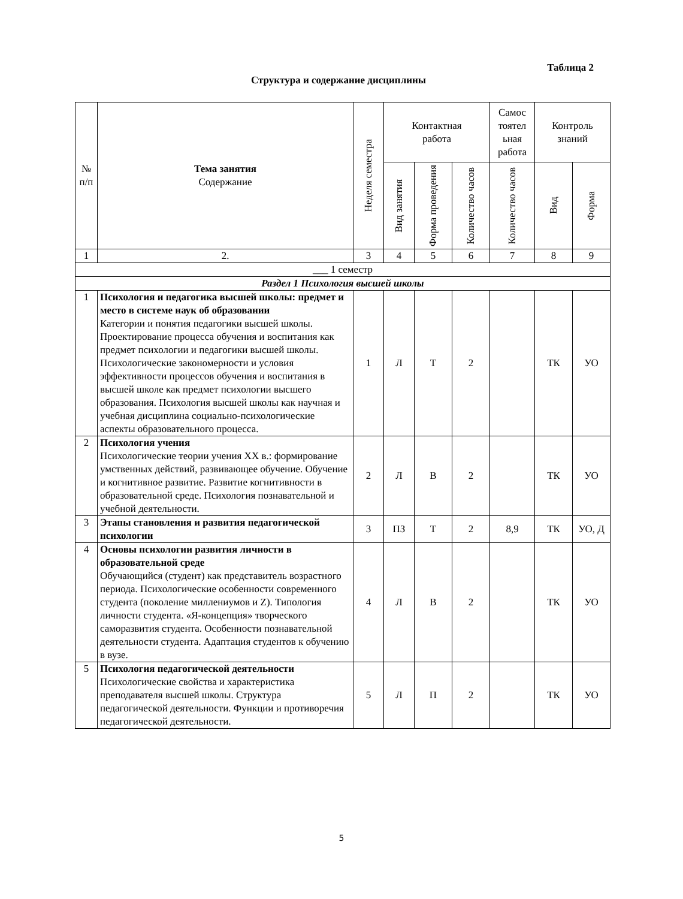Таблица 2
Структура и содержание дисциплины
| № п/п | Тема занятия Содержание | Неделя семестра | Контактная работа | | | Самос тоятел ьная работа | Контроль знаний | |
| --- | --- | --- | --- | --- | --- | --- | --- | --- |
| | | | Вид занятия | Форма проведения | Количество часов | Количество часов | Вид | Форма |
| 1 | 2. | 3 | 4 | 5 | 6 | 7 | 8 | 9 |
| ___ 1 семестр | | | | | | | | |
| Раздел 1 Психология высшей школы | | | | | | | | |
| 1 | Психология и педагогика высшей школы: предмет и место в системе наук об образовании Категории и понятия педагогики высшей школы. Проектирование процесса обучения и воспитания как предмет психологии и педагогики высшей школы. Психологические закономерности и условия эффективности процессов обучения и воспитания в высшей школе как предмет психологии высшего образования. Психология высшей школы как научная и учебная дисциплина социально-психологические аспекты образовательного процесса. | 1 | Л | Т | 2 | | ТК | УО |
| 2 | Психология учения Психологические теории учения XX в.: формирование умственных действий, развивающее обучение. Обучение и когнитивное развитие. Развитие когнитивности в образовательной среде. Психология познавательной и учебной деятельности. | 2 | Л | В | 2 | | ТК | УО |
| 3 | Этапы становления и развития педагогической психологии | 3 | ПЗ | Т | 2 | 8,9 | ТК | УО, Д |
| 4 | Основы психологии развития личности в образовательной среде Обучающийся (студент) как представитель возрастного периода. Психологические особенности современного студента (поколение миллениумов и Z). Типология личности студента. «Я-концепция» творческого саморазвития студента. Особенности познавательной деятельности студента. Адаптация студентов к обучению в вузе. | 4 | Л | В | 2 | | ТК | УО |
| 5 | Психология педагогической деятельности Психологические свойства и характеристика преподавателя высшей школы. Структура педагогической деятельности. Функции и противоречия педагогической деятельности. | 5 | Л | П | 2 | | ТК | УО |
5